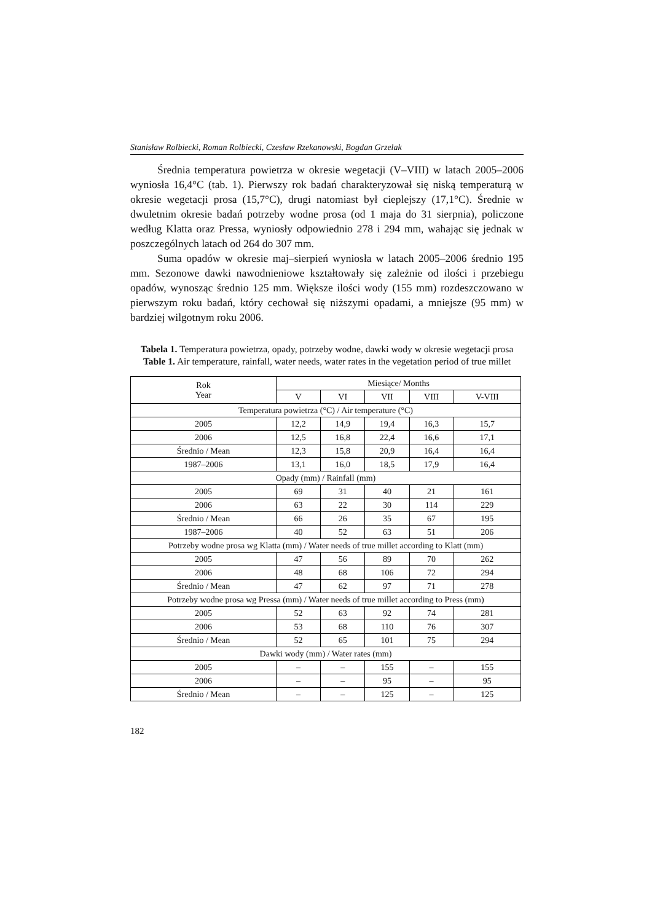Stanisław Rolbiecki, Roman Rolbiecki, Czesław Rzekanowski, Bogdan Grzelak
Średnia temperatura powietrza w okresie wegetacji (V–VIII) w latach 2005–2006 wyniosła 16,4°C (tab. 1). Pierwszy rok badań charakteryzował się niską temperaturą w okresie wegetacji prosa (15,7°C), drugi natomiast był cieplejszy (17,1°C). Średnie w dwuletnim okresie badań potrzeby wodne prosa (od 1 maja do 31 sierpnia), policzone według Klatta oraz Pressa, wyniosły odpowiednio 278 i 294 mm, wahając się jednak w poszczególnych latach od 264 do 307 mm.
Suma opadów w okresie maj–sierpień wyniosła w latach 2005–2006 średnio 195 mm. Sezonowe dawki nawodnieniowe kształtowały się zależnie od ilości i przebiegu opadów, wynosząc średnio 125 mm. Większe ilości wody (155 mm) rozdeszczowano w pierwszym roku badań, który cechował się niższymi opadami, a mniejsze (95 mm) w bardziej wilgotnym roku 2006.
Tabela 1. Temperatura powietrza, opady, potrzeby wodne, dawki wody w okresie wegetacji prosa
Table 1. Air temperature, rainfall, water needs, water rates in the vegetation period of true millet
| Rok Year | Miesiące/ Months | | | | |
| --- | --- | --- | --- | --- | --- |
| | V | VI | VII | VIII | V-VIII |
| Temperatura powietrza (°C) / Air temperature (°C) | | | | | |
| 2005 | 12,2 | 14,9 | 19,4 | 16,3 | 15,7 |
| 2006 | 12,5 | 16,8 | 22,4 | 16,6 | 17,1 |
| Średnio / Mean | 12,3 | 15,8 | 20,9 | 16,4 | 16,4 |
| 1987–2006 | 13,1 | 16,0 | 18,5 | 17,9 | 16,4 |
| Opady (mm) / Rainfall (mm) | | | | | |
| 2005 | 69 | 31 | 40 | 21 | 161 |
| 2006 | 63 | 22 | 30 | 114 | 229 |
| Średnio / Mean | 66 | 26 | 35 | 67 | 195 |
| 1987–2006 | 40 | 52 | 63 | 51 | 206 |
| Potrzeby wodne prosa wg Klatta (mm) / Water needs of true millet according to Klatt (mm) | | | | | |
| 2005 | 47 | 56 | 89 | 70 | 262 |
| 2006 | 48 | 68 | 106 | 72 | 294 |
| Średnio / Mean | 47 | 62 | 97 | 71 | 278 |
| Potrzeby wodne prosa wg Pressa (mm) / Water needs of true millet according to Press (mm) | | | | | |
| 2005 | 52 | 63 | 92 | 74 | 281 |
| 2006 | 53 | 68 | 110 | 76 | 307 |
| Średnio / Mean | 52 | 65 | 101 | 75 | 294 |
| Dawki wody (mm) / Water rates (mm) | | | | | |
| 2005 | – | – | 155 | – | 155 |
| 2006 | – | – | 95 | – | 95 |
| Średnio / Mean | – | – | 125 | – | 125 |
182